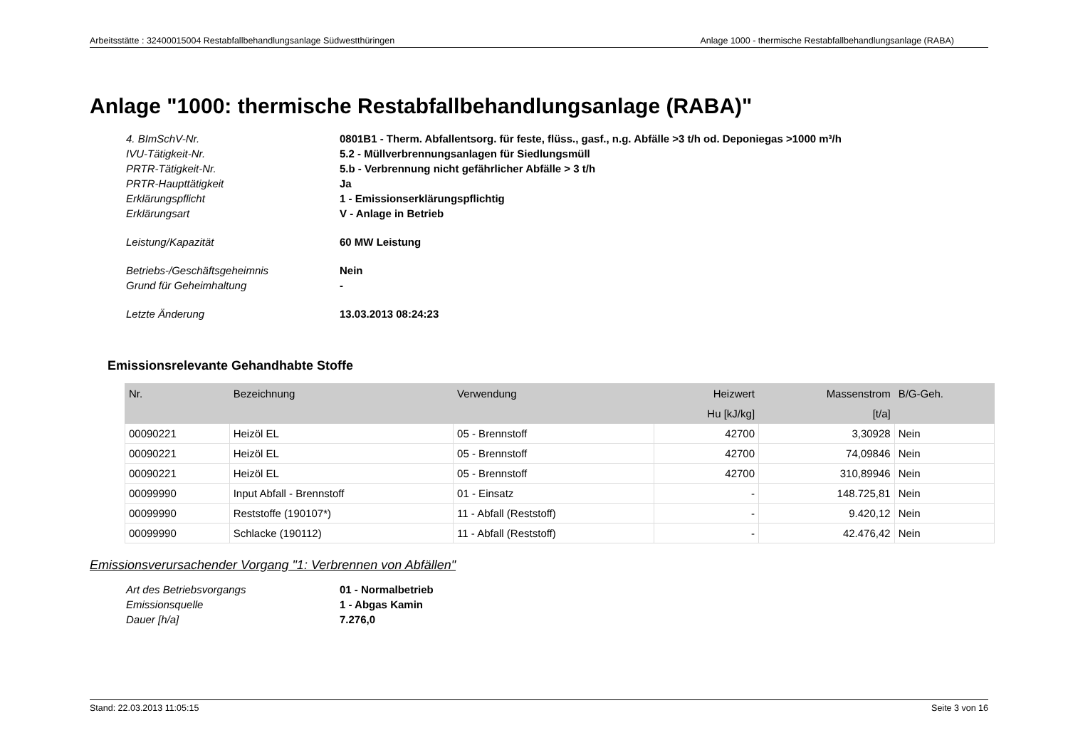Arbeitsstätte : 32400015004 Restabfallbehandlungsanlage Südwestthüringen Anlage 1000 - thermische Restabfallbehandlungsanlage (RABA)
Anlage "1000: thermische Restabfallbehandlungsanlage (RABA)"
4. BImSchV-Nr.
0801B1 - Therm. Abfallentsorg. für feste, flüss., gasf., n.g. Abfälle >3 t/h od. Deponiegas >1000 m³/h
IVU-Tätigkeit-Nr.
5.2 - Müllverbrennungsanlagen für Siedlungsmüll
PRTR-Tätigkeit-Nr.
5.b - Verbrennung nicht gefährlicher Abfälle > 3 t/h
PRTR-Haupttätigkeit
Ja
Erklärungspflicht
1 - Emissionserklärungspflichtig
Erklärungsart
V - Anlage in Betrieb
Leistung/Kapazität
60 MW Leistung
Betriebs-/Geschäftsgeheimnis
Nein
Grund für Geheimhaltung
-
Letzte Änderung
13.03.2013 08:24:23
Emissionsrelevante Gehandhabte Stoffe
| Nr. | Bezeichnung | Verwendung | Heizwert | Massenstrom | B/G-Geh. |
| --- | --- | --- | --- | --- | --- |
| | | | Hu [kJ/kg] | [t/a] | |
| 00090221 | Heizöl EL | 05 - Brennstoff | 42700 | 3,30928 | Nein |
| 00090221 | Heizöl EL | 05 - Brennstoff | 42700 | 74,09846 | Nein |
| 00090221 | Heizöl EL | 05 - Brennstoff | 42700 | 310,89946 | Nein |
| 00099990 | Input Abfall - Brennstoff | 01 - Einsatz | - | 148.725,81 | Nein |
| 00099990 | Reststoffe (190107*) | 11 - Abfall (Reststoff) | - | 9.420,12 | Nein |
| 00099990 | Schlacke (190112) | 11 - Abfall (Reststoff) | - | 42.476,42 | Nein |
Emissionsverursachender Vorgang "1: Verbrennen von Abfällen"
Art des Betriebsvorgangs
01 - Normalbetrieb
Emissionsquelle
1 - Abgas Kamin
Dauer [h/a]
7.276,0
Stand: 22.03.2013 11:05:15 Seite 3 von 16